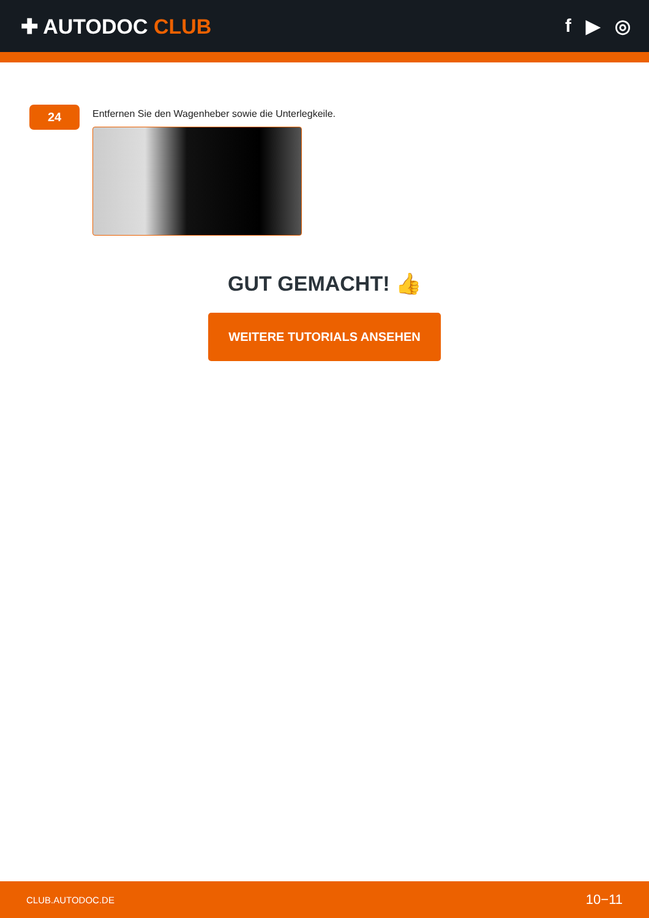✚ AUTODOC CLUB f ▶ ◎
24
Entfernen Sie den Wagenheber sowie die Unterlegkeile.
GUT GEMACHT! 👍
WEITERE TUTORIALS ANSEHEN
CLUB.AUTODOC.DE 10−11